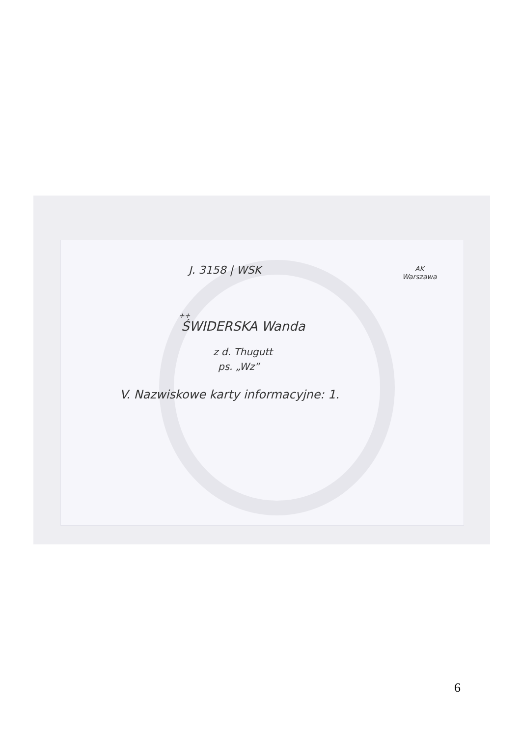J. 3158 | WSK
AK
Warszawa
++
ŚWIDERSKA Wanda
z d. Thugutt
ps. „Wz”
V. Nazwiskowe karty informacyjne: 1.
6